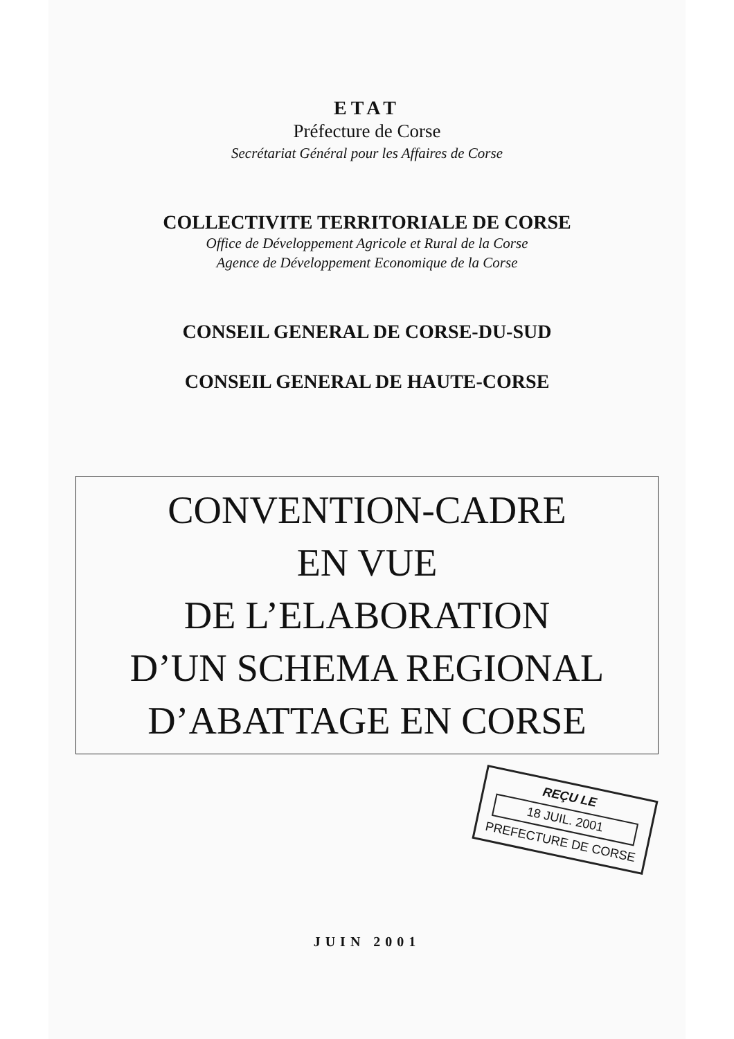ETAT
Préfecture de Corse
Secrétariat Général pour les Affaires de Corse
COLLECTIVITE TERRITORIALE DE CORSE
Office de Développement Agricole et Rural de la Corse
Agence de Développement Economique de la Corse
CONSEIL GENERAL DE CORSE-DU-SUD
CONSEIL GENERAL DE HAUTE-CORSE
CONVENTION-CADRE
EN VUE
DE L’ELABORATION
D’UN SCHEMA REGIONAL
D’ABATTAGE EN CORSE
REÇU LE
18 JUIL. 2001
PREFECTURE DE CORSE
JUIN 2001